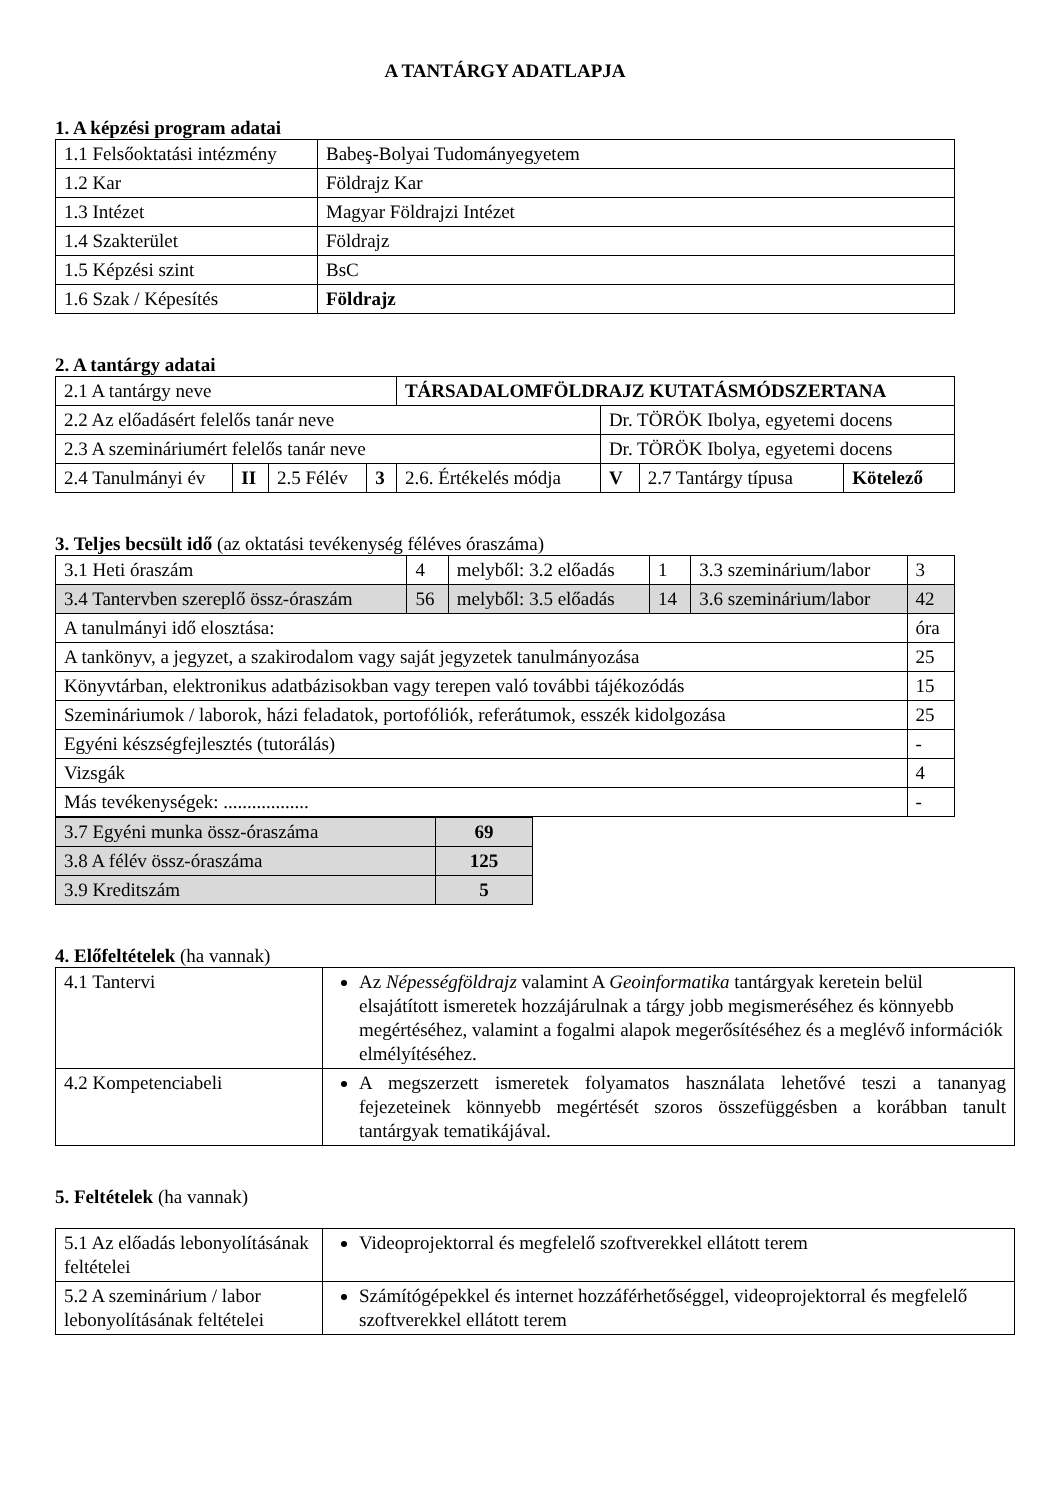A TANTÁRGY ADATLAPJA
1. A képzési program adatai
| 1.1 Felsőoktatási intézmény | Babeş-Bolyai Tudományegyetem |
| 1.2 Kar | Földrajz Kar |
| 1.3 Intézet | Magyar Földrajzi Intézet |
| 1.4 Szakterület | Földrajz |
| 1.5 Képzési szint | BsC |
| 1.6 Szak / Képesítés | Földrajz |
2. A tantárgy adatai
| 2.1 A tantárgy neve | | | | TÁRSADALOMFÖLDRAJZ KUTATÁSMÓDSZERTANA | | | |
| 2.2 Az előadásért felelős tanár neve | | | | | Dr. TÖRÖK Ibolya, egyetemi docens | | |
| 2.3 A szemináriumért felelős tanár neve | | | | | Dr. TÖRÖK Ibolya, egyetemi docens | | |
| 2.4 Tanulmányi év | II | 2.5 Félév | 3 | 2.6. Értékelés módja | V | 2.7 Tantárgy típusa | Kötelező |
3. Teljes becsült idő (az oktatási tevékenység féléves óraszáma)
| 3.1 Heti óraszám | 4 | melyből: 3.2 előadás | 1 | 3.3 szeminárium/labor | 3 |
| 3.4 Tantervben szereplő össz-óraszám | 56 | melyből: 3.5 előadás | 14 | 3.6 szeminárium/labor | 42 |
| A tanulmányi idő elosztása: | | | | | óra |
| A tankönyv, a jegyzet, a szakirodalom vagy saját jegyzetek tanulmányozása | | | | | 25 |
| Könyvtárban, elektronikus adatbázisokban vagy terepen való további tájékozódás | | | | | 15 |
| Szemináriumok / laborok, házi feladatok, portofóliók, referátumok, esszék kidolgozása | | | | | 25 |
| Egyéni készségfejlesztés (tutorálás) | | | | | - |
| Vizsgák | | | | | 4 |
| Más tevékenységek: .................. | | | | | - |
| 3.7 Egyéni munka össz-óraszáma | 69 |
| 3.8 A félév össz-óraszáma | 125 |
| 3.9 Kreditszám | 5 |
4. Előfeltételek (ha vannak)
| 4.1 Tantervi | Az Népességföldrajz valamint A Geoinformatika tantárgyak keretein belül elsajátított ismeretek hozzájárulnak a tárgy jobb megismeréséhez és könnyebb megértéséhez, valamint a fogalmi alapok megerősítéséhez és a meglévő információk elmélyítéséhez. |
| 4.2 Kompetenciabeli | A megszerzett ismeretek folyamatos használata lehetővé teszi a tananyag fejezeteinek könnyebb megértését szoros összefüggésben a korábban tanult tantárgyak tematikájával. |
5. Feltételek (ha vannak)
| 5.1 Az előadás lebonyolításának feltételei | Videoprojektorral és megfelelő szoftverekkel ellátott terem |
| 5.2 A szeminárium / labor lebonyolításának feltételei | Számítógépekkel és internet hozzáférhetőséggel, videoprojektorral és megfelelő szoftverekkel ellátott terem |